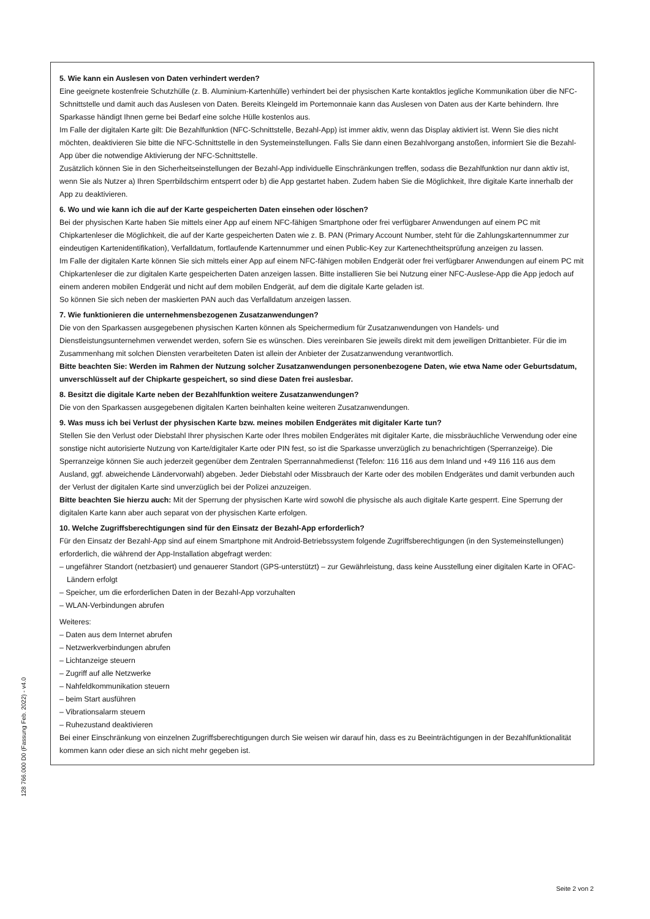5. Wie kann ein Auslesen von Daten verhindert werden?
Eine geeignete kostenfreie Schutzhülle (z. B. Aluminium-Kartenhülle) verhindert bei der physischen Karte kontaktlos jegliche Kommunikation über die NFC-Schnittstelle und damit auch das Auslesen von Daten. Bereits Kleingeld im Portemonnaie kann das Auslesen von Daten aus der Karte behindern. Ihre Sparkasse händigt Ihnen gerne bei Bedarf eine solche Hülle kostenlos aus.
Im Falle der digitalen Karte gilt: Die Bezahlfunktion (NFC-Schnittstelle, Bezahl-App) ist immer aktiv, wenn das Display aktiviert ist. Wenn Sie dies nicht möchten, deaktivieren Sie bitte die NFC-Schnittstelle in den Systemeinstellungen. Falls Sie dann einen Bezahlvorgang anstoßen, informiert Sie die Bezahl-App über die notwendige Aktivierung der NFC-Schnittstelle.
Zusätzlich können Sie in den Sicherheitseinstellungen der Bezahl-App individuelle Einschränkungen treffen, sodass die Bezahlfunktion nur dann aktiv ist, wenn Sie als Nutzer a) Ihren Sperrbildschirm entsperrt oder b) die App gestartet haben. Zudem haben Sie die Möglichkeit, Ihre digitale Karte innerhalb der App zu deaktivieren.
6. Wo und wie kann ich die auf der Karte gespeicherten Daten einsehen oder löschen?
Bei der physischen Karte haben Sie mittels einer App auf einem NFC-fähigen Smartphone oder frei verfügbarer Anwendungen auf einem PC mit Chipkartenleser die Möglichkeit, die auf der Karte gespeicherten Daten wie z. B. PAN (Primary Account Number, steht für die Zahlungskartennummer zur eindeutigen Kartenidentifikation), Verfalldatum, fortlaufende Kartennummer und einen Public-Key zur Kartenechtheitsprüfung anzeigen zu lassen.
Im Falle der digitalen Karte können Sie sich mittels einer App auf einem NFC-fähigen mobilen Endgerät oder frei verfügbarer Anwendungen auf einem PC mit Chipkartenleser die zur digitalen Karte gespeicherten Daten anzeigen lassen. Bitte installieren Sie bei Nutzung einer NFC-Auslese-App die App jedoch auf einem anderen mobilen Endgerät und nicht auf dem mobilen Endgerät, auf dem die digitale Karte geladen ist.
So können Sie sich neben der maskierten PAN auch das Verfalldatum anzeigen lassen.
7. Wie funktionieren die unternehmensbezogenen Zusatzanwendungen?
Die von den Sparkassen ausgegebenen physischen Karten können als Speichermedium für Zusatzanwendungen von Handels- und Dienstleistungsunternehmen verwendet werden, sofern Sie es wünschen. Dies vereinbaren Sie jeweils direkt mit dem jeweiligen Drittanbieter. Für die im Zusammenhang mit solchen Diensten verarbeiteten Daten ist allein der Anbieter der Zusatzanwendung verantwortlich.
Bitte beachten Sie: Werden im Rahmen der Nutzung solcher Zusatzanwendungen personenbezogene Daten, wie etwa Name oder Geburtsdatum, unverschlüsselt auf der Chipkarte gespeichert, so sind diese Daten frei auslesbar.
8. Besitzt die digitale Karte neben der Bezahlfunktion weitere Zusatzanwendungen?
Die von den Sparkassen ausgegebenen digitalen Karten beinhalten keine weiteren Zusatzanwendungen.
9. Was muss ich bei Verlust der physischen Karte bzw. meines mobilen Endgerätes mit digitaler Karte tun?
Stellen Sie den Verlust oder Diebstahl Ihrer physischen Karte oder Ihres mobilen Endgerätes mit digitaler Karte, die missbräuchliche Verwendung oder eine sonstige nicht autorisierte Nutzung von Karte/digitaler Karte oder PIN fest, so ist die Sparkasse unverzüglich zu benachrichtigen (Sperranzeige). Die Sperranzeige können Sie auch jederzeit gegenüber dem Zentralen Sperrannahmedienst (Telefon: 116 116 aus dem Inland und +49 116 116 aus dem Ausland, ggf. abweichende Ländervorwahl) abgeben. Jeder Diebstahl oder Missbrauch der Karte oder des mobilen Endgerätes und damit verbunden auch der Verlust der digitalen Karte sind unverzüglich bei der Polizei anzuzeigen.
Bitte beachten Sie hierzu auch: Mit der Sperrung der physischen Karte wird sowohl die physische als auch digitale Karte gesperrt. Eine Sperrung der digitalen Karte kann aber auch separat von der physischen Karte erfolgen.
10. Welche Zugriffsberechtigungen sind für den Einsatz der Bezahl-App erforderlich?
Für den Einsatz der Bezahl-App sind auf einem Smartphone mit Android-Betriebssystem folgende Zugriffsberechtigungen (in den Systemeinstellungen) erforderlich, die während der App-Installation abgefragt werden:
– ungefährer Standort (netzbasiert) und genauerer Standort (GPS-unterstützt) – zur Gewährleistung, dass keine Ausstellung einer digitalen Karte in OFAC-Ländern erfolgt
– Speicher, um die erforderlichen Daten in der Bezahl-App vorzuhalten
– WLAN-Verbindungen abrufen
Weiteres:
– Daten aus dem Internet abrufen
– Netzwerkverbindungen abrufen
– Lichtanzeige steuern
– Zugriff auf alle Netzwerke
– Nahfeldkommunikation steuern
– beim Start ausführen
– Vibrationsalarm steuern
– Ruhezustand deaktivieren
Bei einer Einschränkung von einzelnen Zugriffsberechtigungen durch Sie weisen wir darauf hin, dass es zu Beeinträchtigungen in der Bezahlfunktionalität kommen kann oder diese an sich nicht mehr gegeben ist.
128 766.000 D0 (Fassung Feb. 2022) - v4.0
Seite 2 von 2